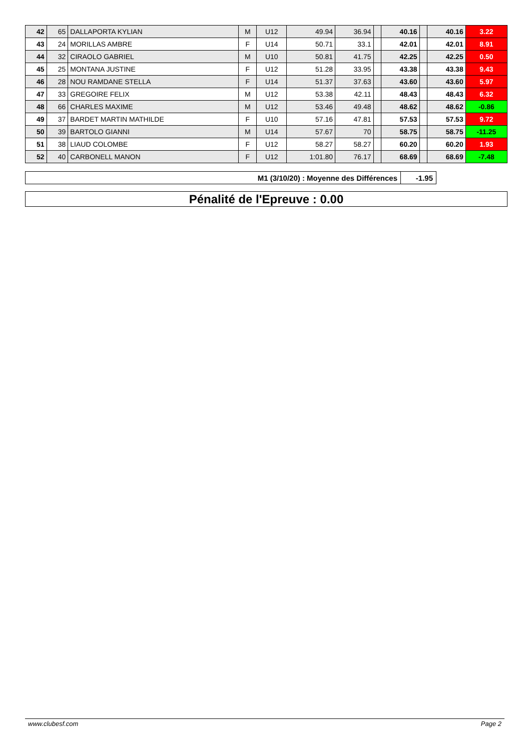| 42 | 65 | DALLAPORTA KYLIAN | M | U12 | 49.94 | 36.94 | | 40.16 | | 40.16 | 3.22 |
| 43 | 24 | MORILLAS AMBRE | F | U14 | 50.71 | 33.1 | | 42.01 | | 42.01 | 8.91 |
| 44 | 32 | CIRAOLO GABRIEL | M | U10 | 50.81 | 41.75 | | 42.25 | | 42.25 | 0.50 |
| 45 | 25 | MONTANA JUSTINE | F | U12 | 51.28 | 33.95 | | 43.38 | | 43.38 | 9.43 |
| 46 | 28 | NOU RAMDANE STELLA | F | U14 | 51.37 | 37.63 | | 43.60 | | 43.60 | 5.97 |
| 47 | 33 | GREGOIRE FELIX | M | U12 | 53.38 | 42.11 | | 48.43 | | 48.43 | 6.32 |
| 48 | 66 | CHARLES MAXIME | M | U12 | 53.46 | 49.48 | | 48.62 | | 48.62 | -0.86 |
| 49 | 37 | BARDET MARTIN MATHILDE | F | U10 | 57.16 | 47.81 | | 57.53 | | 57.53 | 9.72 |
| 50 | 39 | BARTOLO GIANNI | M | U14 | 57.67 | 70 | | 58.75 | | 58.75 | -11.25 |
| 51 | 38 | LIAUD COLOMBE | F | U12 | 58.27 | 58.27 | | 60.20 | | 60.20 | 1.93 |
| 52 | 40 | CARBONELL MANON | F | U12 | 1:01.80 | 76.17 | | 68.69 | | 68.69 | -7.48 |
| M1 (3/10/20) : Moyenne des Différences | -1.95 |
Pénalité de l'Epreuve : 0.00
www.clubesf.com Page 2